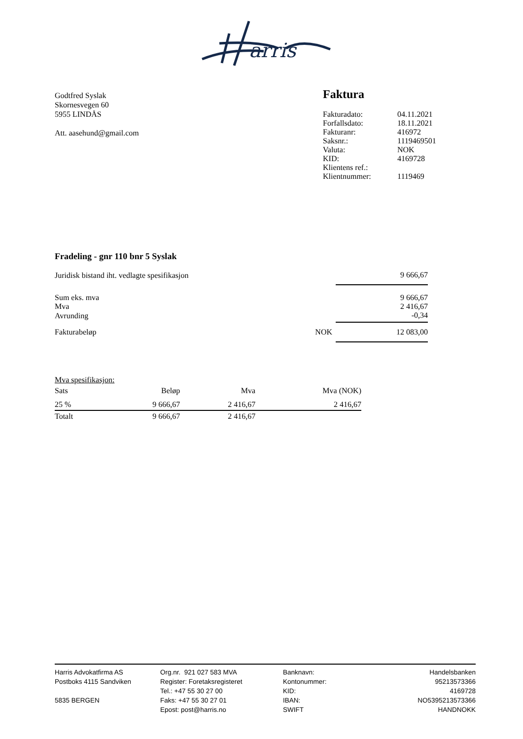arris
Godtfred Syslak
Skornesvegen 60
5955 LINDÅS
Att. aasehund@gmail.com
Faktura
| Fakturadato: | 04.11.2021 |
| Forfallsdato: | 18.11.2021 |
| Fakturanr: | 416972 |
| Saksnr.: | 1119469501 |
| Valuta: | NOK |
| KID: | 4169728 |
| Klientens ref.: | |
| Klientnummer: | 1119469 |
Fradeling - gnr 110 bnr 5 Syslak
| Juridisk bistand iht. vedlagte spesifikasjon | | 9 666,67 |
| Sum eks. mva | | 9 666,67 |
| Mva | | 2 416,67 |
| Avrunding | | -0,34 |
| Fakturabeløp | NOK | 12 083,00 |
Mva spesifikasjon:
| Sats | Beløp | Mva | Mva (NOK) |
| --- | --- | --- | --- |
| 25 % | 9 666,67 | 2 416,67 | 2 416,67 |
| Totalt | 9 666,67 | 2 416,67 | |
Harris Advokatfirma AS
Postboks 4115 Sandviken
5835 BERGEN
Org.nr. 921 027 583 MVA
Register: Foretaksregisteret
Tel.: +47 55 30 27 00
Faks: +47 55 30 27 01
Epost: post@harris.no
Banknavn:
Kontonummer:
KID:
IBAN:
SWIFT
Handelsbanken
95213573366
4169728
NO5395213573366
HANDNOKK